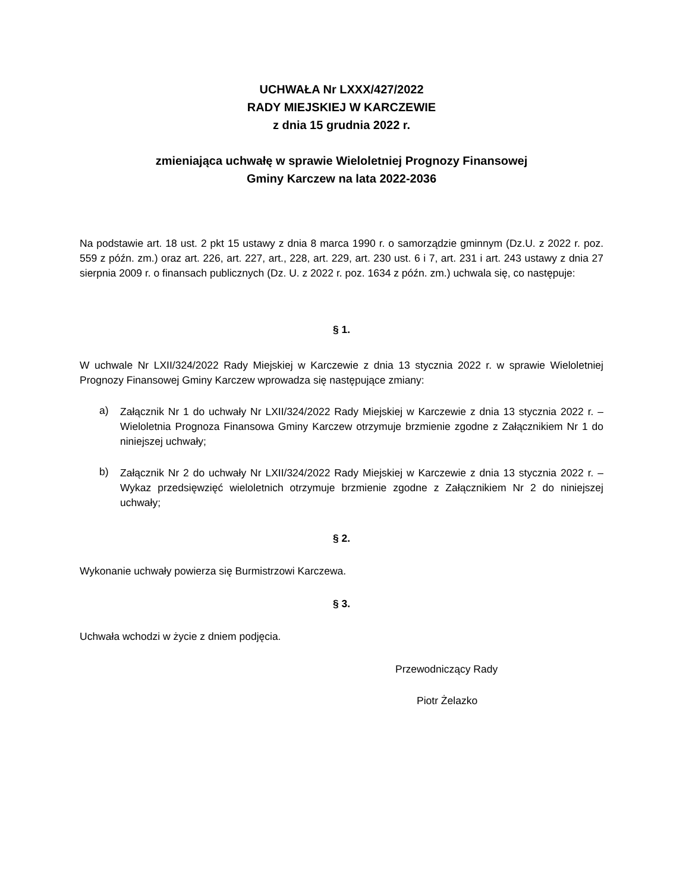UCHWAŁA Nr LXXX/427/2022
RADY MIEJSKIEJ W KARCZEWIE
z dnia 15 grudnia 2022 r.
zmieniająca uchwałę w sprawie Wieloletniej Prognozy Finansowej
Gminy Karczew na lata 2022-2036
Na podstawie art. 18 ust. 2 pkt 15 ustawy z dnia 8 marca 1990 r. o samorządzie gminnym (Dz.U. z 2022 r. poz. 559 z późn. zm.) oraz art. 226, art. 227, art., 228, art. 229, art. 230 ust. 6 i 7, art. 231 i art. 243 ustawy z dnia 27 sierpnia 2009 r. o finansach publicznych (Dz. U. z 2022 r. poz. 1634 z późn. zm.) uchwala się, co następuje:
§ 1.
W uchwale Nr LXII/324/2022 Rady Miejskiej w Karczewie z dnia 13 stycznia 2022 r. w sprawie Wieloletniej Prognozy Finansowej Gminy Karczew wprowadza się następujące zmiany:
a)
Załącznik Nr 1 do uchwały Nr LXII/324/2022 Rady Miejskiej w Karczewie z dnia 13 stycznia 2022 r. – Wieloletnia Prognoza Finansowa Gminy Karczew otrzymuje brzmienie zgodne z Załącznikiem Nr 1 do niniejszej uchwały;
b)
Załącznik Nr 2 do uchwały Nr LXII/324/2022 Rady Miejskiej w Karczewie z dnia 13 stycznia 2022 r. – Wykaz przedsięwzięć wieloletnich otrzymuje brzmienie zgodne z Załącznikiem Nr 2 do niniejszej uchwały;
§ 2.
Wykonanie uchwały powierza się Burmistrzowi Karczewa.
§ 3.
Uchwała wchodzi w życie z dniem podjęcia.
Przewodniczący Rady
Piotr Żelazko